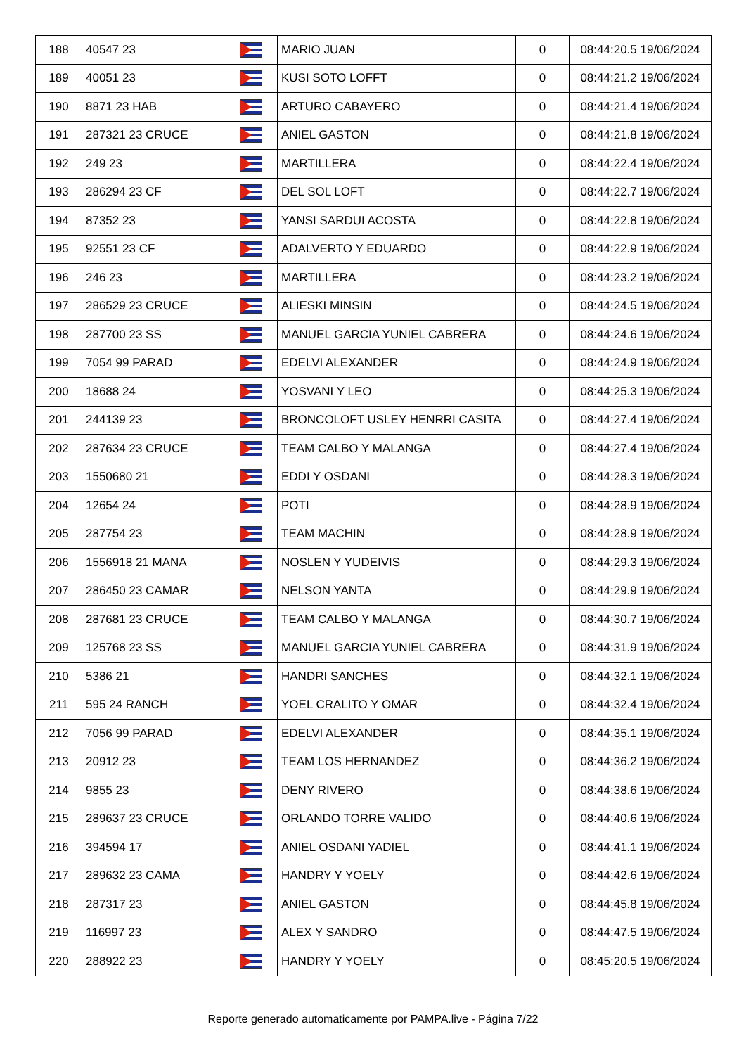| 188 | 40547 23 | | MARIO JUAN | 0 | 08:44:20.5 19/06/2024 |
| 189 | 40051 23 | | KUSI SOTO LOFFT | 0 | 08:44:21.2 19/06/2024 |
| 190 | 8871 23 HAB | | ARTURO CABAYERO | 0 | 08:44:21.4 19/06/2024 |
| 191 | 287321 23 CRUCE | | ANIEL GASTON | 0 | 08:44:21.8 19/06/2024 |
| 192 | 249 23 | | MARTILLERA | 0 | 08:44:22.4 19/06/2024 |
| 193 | 286294 23 CF | | DEL SOL LOFT | 0 | 08:44:22.7 19/06/2024 |
| 194 | 87352 23 | | YANSI SARDUI ACOSTA | 0 | 08:44:22.8 19/06/2024 |
| 195 | 92551 23 CF | | ADALVERTO Y EDUARDO | 0 | 08:44:22.9 19/06/2024 |
| 196 | 246 23 | | MARTILLERA | 0 | 08:44:23.2 19/06/2024 |
| 197 | 286529 23 CRUCE | | ALIESKI MINSIN | 0 | 08:44:24.5 19/06/2024 |
| 198 | 287700 23 SS | | MANUEL GARCIA YUNIEL CABRERA | 0 | 08:44:24.6 19/06/2024 |
| 199 | 7054 99 PARAD | | EDELVI ALEXANDER | 0 | 08:44:24.9 19/06/2024 |
| 200 | 18688 24 | | YOSVANI Y LEO | 0 | 08:44:25.3 19/06/2024 |
| 201 | 244139 23 | | BRONCOLOFT USLEY HENRRI CASITA | 0 | 08:44:27.4 19/06/2024 |
| 202 | 287634 23 CRUCE | | TEAM CALBO Y MALANGA | 0 | 08:44:27.4 19/06/2024 |
| 203 | 1550680 21 | | EDDI Y OSDANI | 0 | 08:44:28.3 19/06/2024 |
| 204 | 12654 24 | | POTI | 0 | 08:44:28.9 19/06/2024 |
| 205 | 287754 23 | | TEAM MACHIN | 0 | 08:44:28.9 19/06/2024 |
| 206 | 1556918 21 MANA | | NOSLEN Y YUDEIVIS | 0 | 08:44:29.3 19/06/2024 |
| 207 | 286450 23 CAMAR | | NELSON YANTA | 0 | 08:44:29.9 19/06/2024 |
| 208 | 287681 23 CRUCE | | TEAM CALBO Y MALANGA | 0 | 08:44:30.7 19/06/2024 |
| 209 | 125768 23 SS | | MANUEL GARCIA YUNIEL CABRERA | 0 | 08:44:31.9 19/06/2024 |
| 210 | 5386 21 | | HANDRI SANCHES | 0 | 08:44:32.1 19/06/2024 |
| 211 | 595 24 RANCH | | YOEL CRALITO Y OMAR | 0 | 08:44:32.4 19/06/2024 |
| 212 | 7056 99 PARAD | | EDELVI ALEXANDER | 0 | 08:44:35.1 19/06/2024 |
| 213 | 20912 23 | | TEAM LOS HERNANDEZ | 0 | 08:44:36.2 19/06/2024 |
| 214 | 9855 23 | | DENY RIVERO | 0 | 08:44:38.6 19/06/2024 |
| 215 | 289637 23 CRUCE | | ORLANDO TORRE VALIDO | 0 | 08:44:40.6 19/06/2024 |
| 216 | 394594 17 | | ANIEL OSDANI YADIEL | 0 | 08:44:41.1 19/06/2024 |
| 217 | 289632 23 CAMA | | HANDRY Y YOELY | 0 | 08:44:42.6 19/06/2024 |
| 218 | 287317 23 | | ANIEL GASTON | 0 | 08:44:45.8 19/06/2024 |
| 219 | 116997 23 | | ALEX Y SANDRO | 0 | 08:44:47.5 19/06/2024 |
| 220 | 288922 23 | | HANDRY Y YOELY | 0 | 08:45:20.5 19/06/2024 |
Reporte generado automaticamente por PAMPA.live - Página 7/22